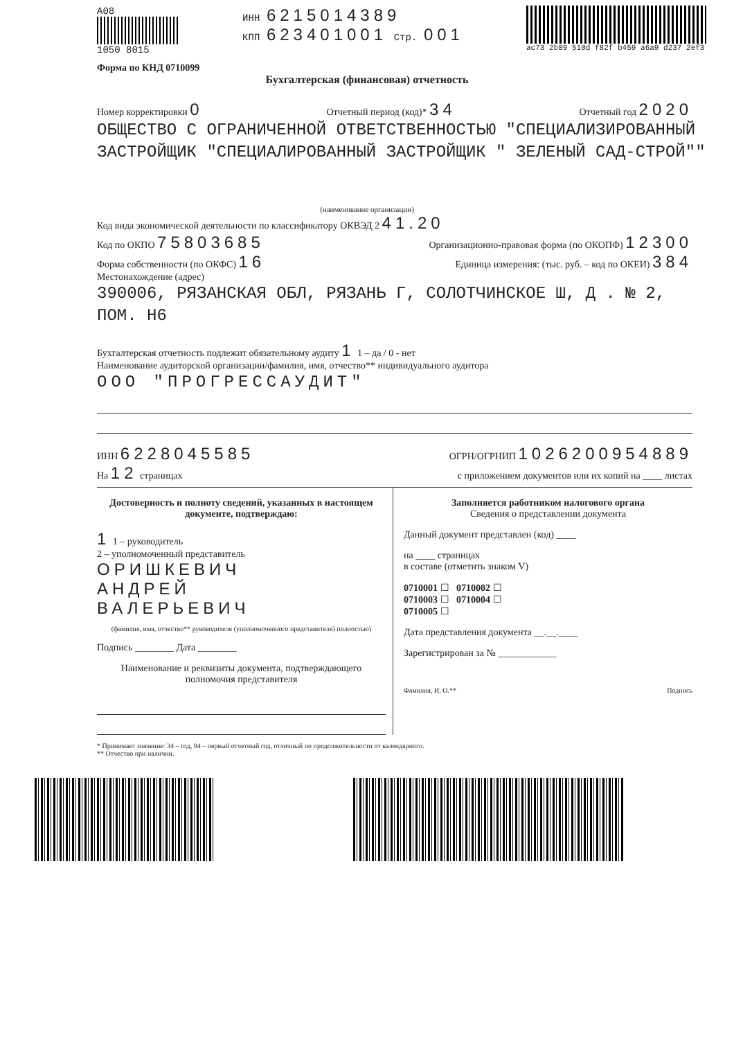A08
1050 8015
ИНН 6215014389
КПП 623401001 Стр. 001
ac73 2b09 510d f82f b459 a6a9 d237 2ef3
Форма по КНД 0710099
Бухгалтерская (финансовая) отчетность
Номер корректировки 0 Отчетный период (код)* 34 Отчетный год 2020
ОБЩЕСТВО С ОГРАНИЧЕННОЙ ОТВЕТСТВЕННОСТЬЮ "СПЕЦИАЛИЗИРОВАННЫЙ ЗАСТРОЙЩИК "СПЕЦИАЛИРОВАННЫЙ ЗАСТРОЙЩИК " ЗЕЛЕНЫЙ САД-СТРОЙ""
(наименование организации)
Код вида экономической деятельности по классификатору ОКВЭД 2 41.20
Код по ОКПО 75803685 Организационно-правовая форма (по ОКОПФ) 12300
Форма собственности (по ОКФС) 16 Единица измерения: (тыс. руб. – код по ОКЕИ) 384
Местонахождение (адрес)
390006, РЯЗАНСКАЯ ОБЛ, РЯЗАНЬ Г, СОЛОТЧИНСКОЕ Ш, Д . № 2, ПОМ. Н6
Бухгалтерская отчетность подлежит обязательному аудиту 1 1 – да / 0 - нет
Наименование аудиторской организации/фамилия, имя, отчество** индивидуального аудитора
ООО "ПРОГРЕССАУДИТ"
ИНН 6228045585 ОГРН/ОГРНИП 1026200954889
На 12 страницах с приложением документов или их копий на ____ листах
Достоверность и полноту сведений, указанных в настоящем документе, подтверждаю:
1 1 – руководитель
2 – уполномоченный представитель
ОРИШКЕВИЧ
АНДРЕЙ
ВАЛЕРЬЕВИЧ
(фамилия, имя, отчество** руководителя (уполномоченного представителя) полностью)
Подпись ________ Дата ________
Наименование и реквизиты документа, подтверждающего полномочия представителя
Заполняется работником налогового органа
Сведения о представлении документа
Данный документ представлен (код) ____
на ____ страницах
в составе (отметить знаком V)
0710001 ☐ 0710002 ☐
0710003 ☐ 0710004 ☐
0710005 ☐
Дата представления документа __.__.____
Зарегистрирован за № ____________
Фамилия, И. О.** Подпись
* Принимает значение: 34 – год, 94 – первый отчетный год, отличный по продолжительности от календарного.
** Отчество при наличии.